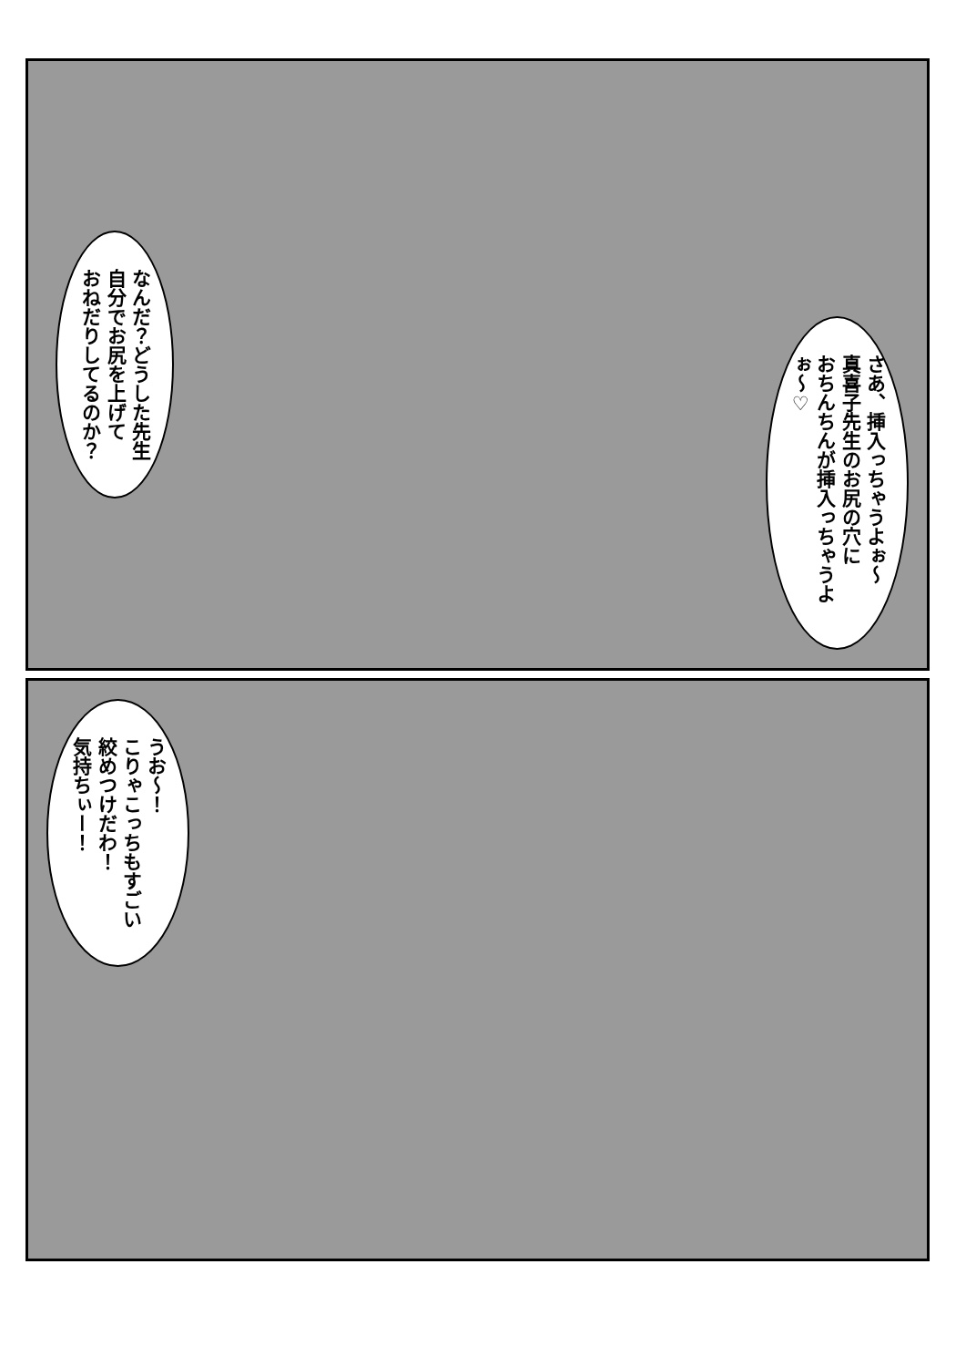なんだ？どうした先生
自分でお尻を上げて
おねだりしてるのか？
さあ、挿入っちゃうよぉ～
真喜子先生のお尻の穴に
おちんちんが挿入っちゃうよぉ～♡
うお～！
こりゃこっちもすごい
絞めつけだわ！
気持ちぃー！